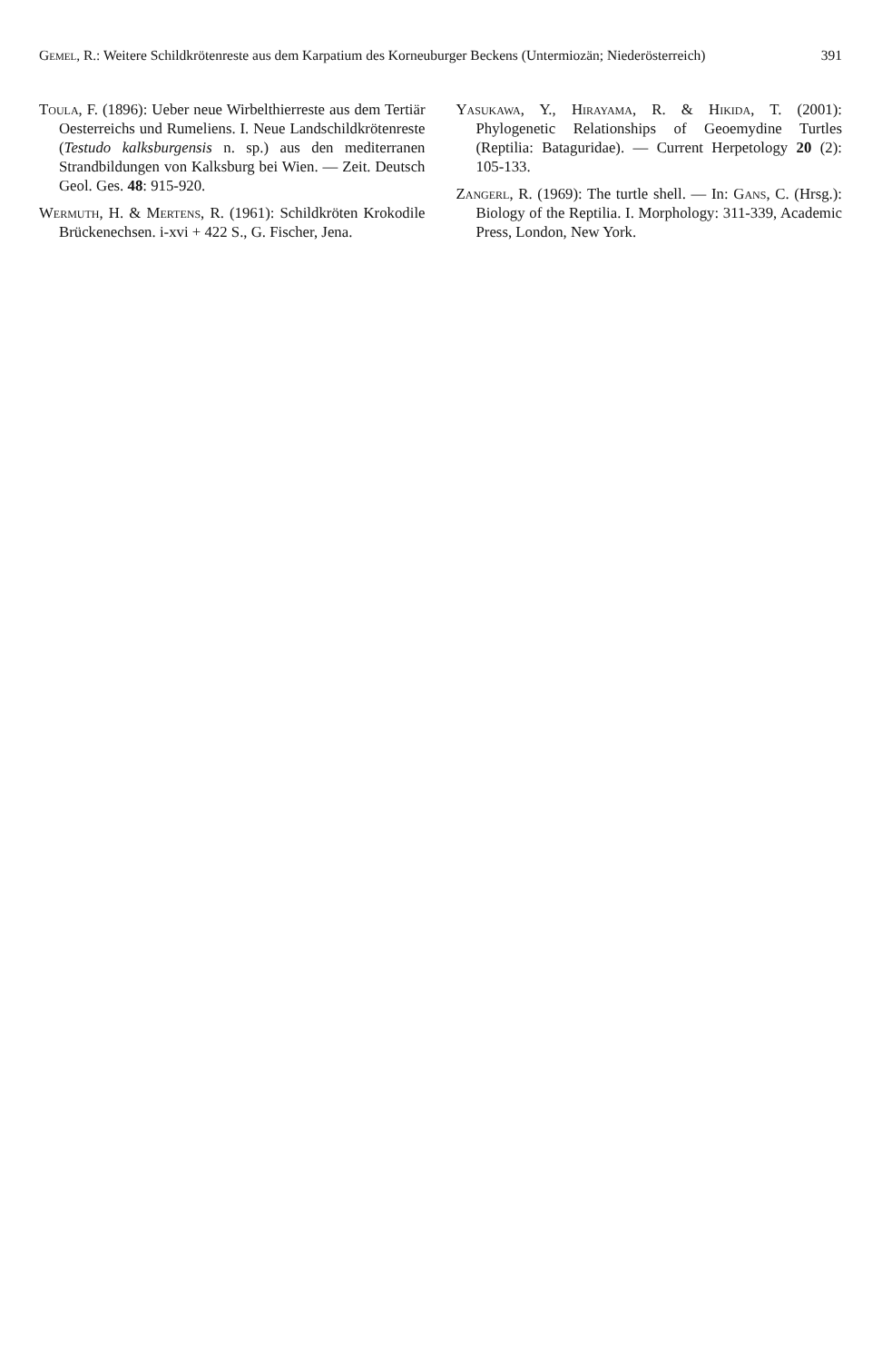Gemel, R.: Weitere Schildkrötenreste aus dem Karpatium des Korneuburger Beckens (Untermiozän; Niederösterreich) 391
Toula, F. (1896): Ueber neue Wirbelthierreste aus dem Tertiär Oesterreichs und Rumeliens. I. Neue Landschildkrötenreste (Testudo kalksburgensis n. sp.) aus den mediterranen Strandbildungen von Kalksburg bei Wien. — Zeit. Deutsch Geol. Ges. 48: 915-920.
Wermuth, H. & Mertens, R. (1961): Schildkröten Krokodile Brückenechsen. i-xvi + 422 S., G. Fischer, Jena.
Yasukawa, Y., Hirayama, R. & Hikida, T. (2001): Phylogenetic Relationships of Geoemydine Turtles (Reptilia: Bataguridae). — Current Herpetology 20 (2): 105-133.
Zangerl, R. (1969): The turtle shell. — In: Gans, C. (Hrsg.): Biology of the Reptilia. I. Morphology: 311-339, Academic Press, London, New York.